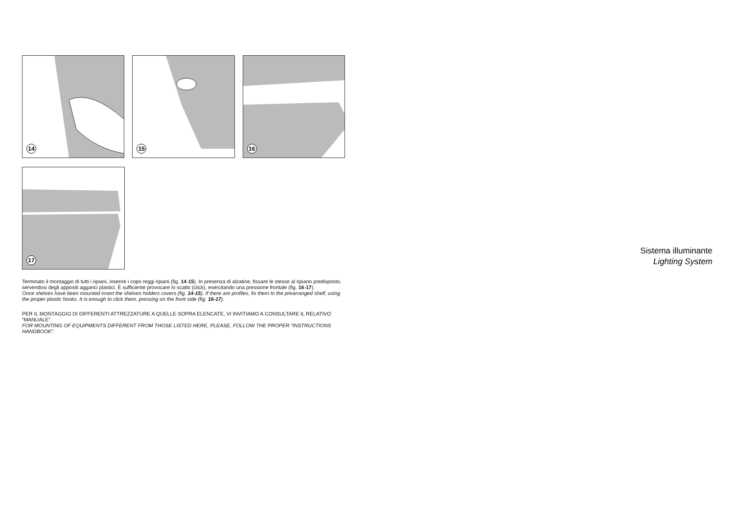14
15
16
17
Terminato il montaggio di tutti i ripiani, inserire i copri reggi ripiani (fig. 14-15). In presenza di alzatine, fissare le stesse al ripiano predisposto, servendosi degli appositi agganci plastici. É sufficiente provocare lo scatto (click), esercitando una pressione frontale (fig. 16-17).
Once shelves have been mounted insert the shelves holders covers (fig. 14-15). If there are profiles, fix them to the prearranged shelf, using the proper plastic hooks. It is enough to click them, pressing on the front side (fig. 16-17).
PER IL MONTAGGIO DI DIFFERENTI ATTREZZATURE A QUELLE SOPRA ELENCATE, VI INVITIAMO A CONSULTARE IL RELATIVO “MANUALE”.
FOR MOUNTING OF EQUIPMENTS DIFFERENT FROM THOSE LISTED HERE, PLEASE, FOLLOW THE PROPER “INSTRUCTIONS HANDBOOK”.
Sistema illuminante
Lighting System